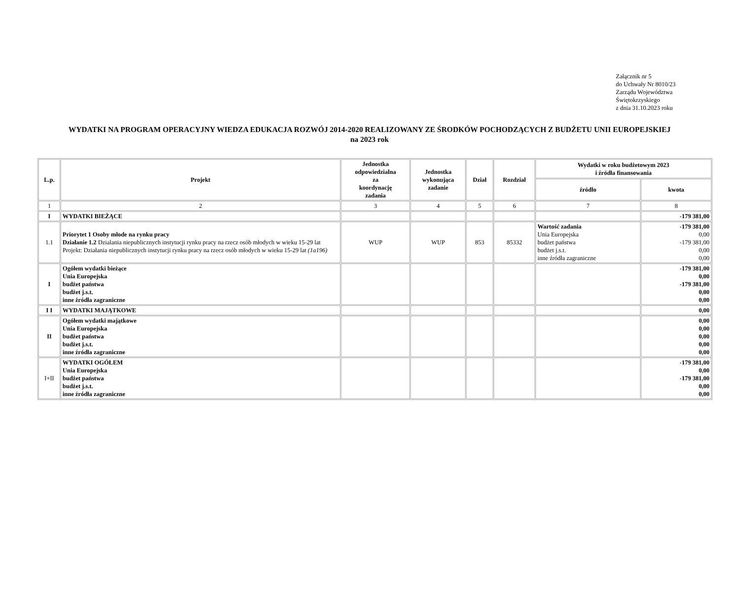Załącznik nr 5
do Uchwały Nr 8010/23
Zarządu Województwa
Świętokrzyskiego
z dnia 31.10.2023 roku
WYDATKI NA PROGRAM OPERACYJNY WIEDZA EDUKACJA ROZWÓJ 2014-2020 REALIZOWANY ZE ŚRODKÓW POCHODZĄCYCH Z BUDŻETU UNII EUROPEJSKIEJ
na 2023 rok
| L.p. | Projekt | Jednostka odpowiedzialna za koordynację zadania | Jednostka wykonująca zadanie | Dział | Rozdział | Wydatki w roku budżetowym 2023 i źródła finansowania | |
| --- | --- | --- | --- | --- | --- | --- | --- |
| | | | | | | źródło | kwota |
| 1 | 2 | 3 | 4 | 5 | 6 | 7 | 8 |
| I | WYDATKI BIEŻĄCE | | | | | | -179 381,00 |
| 1.1 | Priorytet 1 Osoby młode na rynku pracy Działanie 1.2 Dzialania niepublicznych instytucji rynku pracy na rzecz osób młodych w wieku 15-29 lat Projekt: Działania niepublicznych instytucji rynku pracy na rzecz osób młodych w wieku 15-29 lat (1a196) | WUP | WUP | 853 | 85332 | Wartość zadania Unia Europejska budżet państwa budżet j.s.t. inne źródła zagraniczne | -179 381,00 0,00 -179 381,00 0,00 0,00 |
| I | Ogółem wydatki bieżące Unia Europejska budżet państwa budżet j.s.t. inne źródła zagraniczne | | | | | | -179 381,00 0,00 -179 381,00 0,00 0,00 |
| I I | WYDATKI MAJĄTKOWE | | | | | | 0,00 |
| II | Ogółem wydatki majątkowe Unia Europejska budżet państwa budżet j.s.t. inne źródła zagraniczne | | | | | | 0,00 0,00 0,00 0,00 0,00 |
| I+II | WYDATKI OGÓŁEM Unia Europejska budżet państwa budżet j.s.t. inne źródła zagraniczne | | | | | | -179 381,00 0,00 -179 381,00 0,00 0,00 |